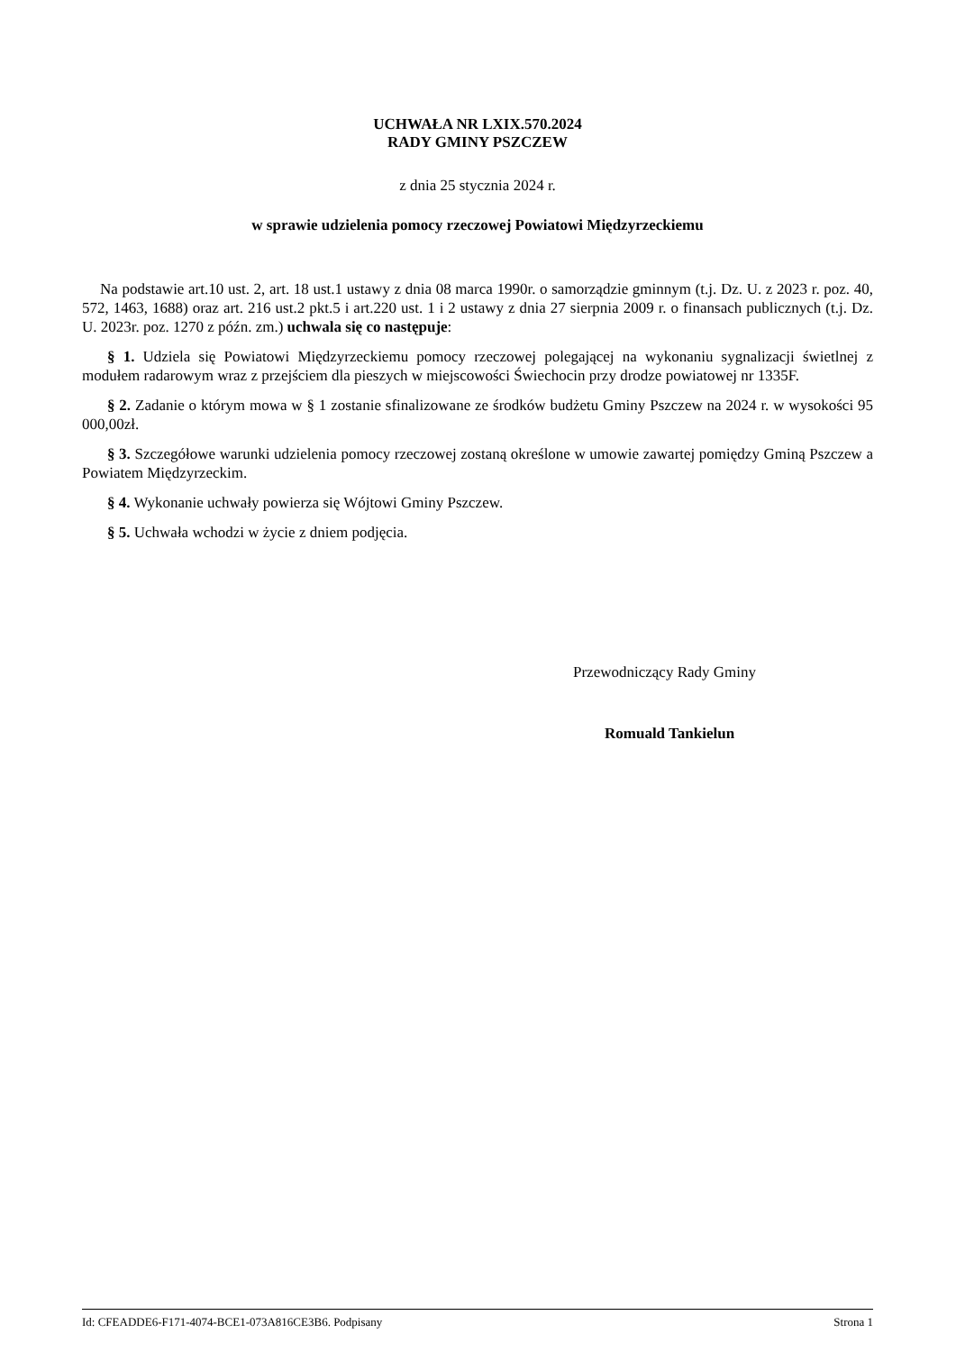UCHWAŁA NR LXIX.570.2024
RADY GMINY PSZCZEW
z dnia 25 stycznia 2024 r.
w sprawie udzielenia pomocy rzeczowej Powiatowi Międzyrzeckiemu
Na podstawie art.10 ust. 2, art. 18 ust.1 ustawy z dnia 08 marca 1990r. o samorządzie gminnym (t.j. Dz. U. z 2023 r. poz. 40, 572, 1463, 1688) oraz art. 216 ust.2 pkt.5 i art.220 ust. 1 i 2 ustawy z dnia 27 sierpnia 2009 r. o finansach publicznych (t.j. Dz. U. 2023r. poz. 1270 z późn. zm.) uchwala się co następuje:
§ 1. Udziela się Powiatowi Międzyrzeckiemu pomocy rzeczowej polegającej na wykonaniu sygnalizacji świetlnej z modułem radarowym wraz z przejściem dla pieszych w miejscowości Świechocin przy drodze powiatowej nr 1335F.
§ 2. Zadanie o którym mowa w § 1 zostanie sfinalizowane ze środków budżetu Gminy Pszczew na 2024 r. w wysokości 95 000,00zł.
§ 3. Szczegółowe warunki udzielenia pomocy rzeczowej zostaną określone w umowie zawartej pomiędzy Gminą Pszczew a Powiatem Międzyrzeckim.
§ 4. Wykonanie uchwały powierza się Wójtowi Gminy Pszczew.
§ 5. Uchwała wchodzi w życie z dniem podjęcia.
Przewodniczący Rady Gminy
Romuald Tankielun
Id: CFEADDE6-F171-4074-BCE1-073A816CE3B6. Podpisany Strona 1